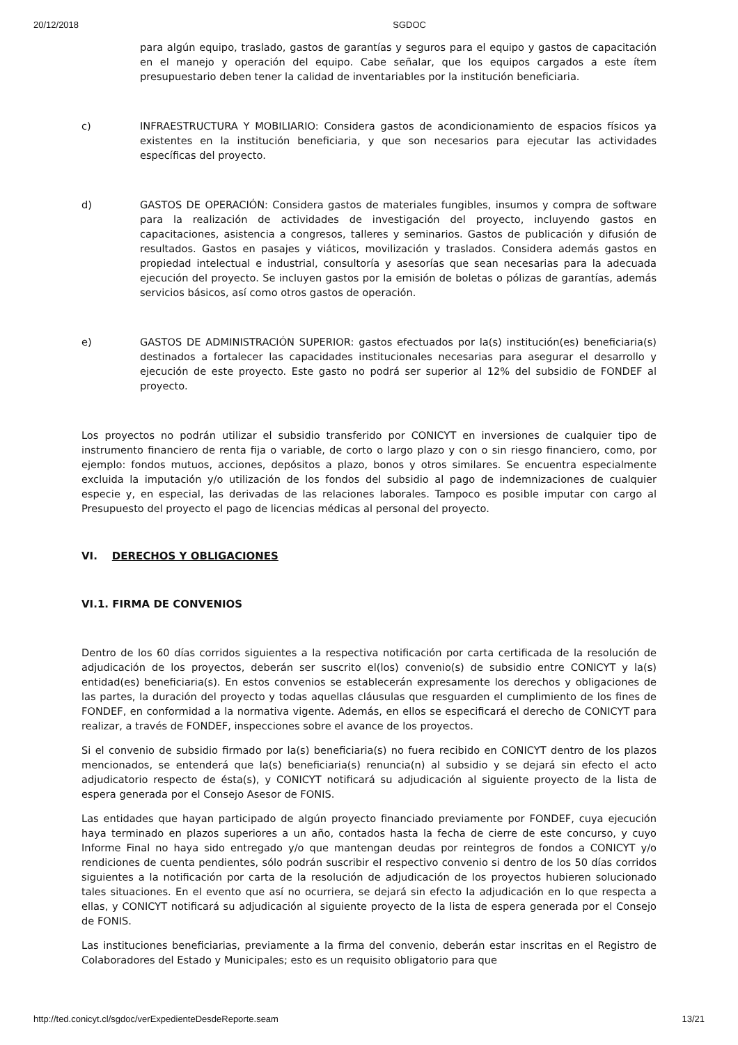20/12/2018 SGDOC
para algún equipo, traslado, gastos de garantías y seguros para el equipo y gastos de capacitación en el manejo y operación del equipo. Cabe señalar, que los equipos cargados a este ítem presupuestario deben tener la calidad de inventariables por la institución beneficiaria.
c) INFRAESTRUCTURA Y MOBILIARIO: Considera gastos de acondicionamiento de espacios físicos ya existentes en la institución beneficiaria, y que son necesarios para ejecutar las actividades específicas del proyecto.
d) GASTOS DE OPERACIÓN: Considera gastos de materiales fungibles, insumos y compra de software para la realización de actividades de investigación del proyecto, incluyendo gastos en capacitaciones, asistencia a congresos, talleres y seminarios. Gastos de publicación y difusión de resultados. Gastos en pasajes y viáticos, movilización y traslados. Considera además gastos en propiedad intelectual e industrial, consultoría y asesorías que sean necesarias para la adecuada ejecución del proyecto. Se incluyen gastos por la emisión de boletas o pólizas de garantías, además servicios básicos, así como otros gastos de operación.
e) GASTOS DE ADMINISTRACIÓN SUPERIOR: gastos efectuados por la(s) institución(es) beneficiaria(s) destinados a fortalecer las capacidades institucionales necesarias para asegurar el desarrollo y ejecución de este proyecto. Este gasto no podrá ser superior al 12% del subsidio de FONDEF al proyecto.
Los proyectos no podrán utilizar el subsidio transferido por CONICYT en inversiones de cualquier tipo de instrumento financiero de renta fija o variable, de corto o largo plazo y con o sin riesgo financiero, como, por ejemplo: fondos mutuos, acciones, depósitos a plazo, bonos y otros similares. Se encuentra especialmente excluida la imputación y/o utilización de los fondos del subsidio al pago de indemnizaciones de cualquier especie y, en especial, las derivadas de las relaciones laborales. Tampoco es posible imputar con cargo al Presupuesto del proyecto el pago de licencias médicas al personal del proyecto.
VI. DERECHOS Y OBLIGACIONES
VI.1. FIRMA DE CONVENIOS
Dentro de los 60 días corridos siguientes a la respectiva notificación por carta certificada de la resolución de adjudicación de los proyectos, deberán ser suscrito el(los) convenio(s) de subsidio entre CONICYT y la(s) entidad(es) beneficiaria(s). En estos convenios se establecerán expresamente los derechos y obligaciones de las partes, la duración del proyecto y todas aquellas cláusulas que resguarden el cumplimiento de los fines de FONDEF, en conformidad a la normativa vigente. Además, en ellos se especificará el derecho de CONICYT para realizar, a través de FONDEF, inspecciones sobre el avance de los proyectos.
Si el convenio de subsidio firmado por la(s) beneficiaria(s) no fuera recibido en CONICYT dentro de los plazos mencionados, se entenderá que la(s) beneficiaria(s) renuncia(n) al subsidio y se dejará sin efecto el acto adjudicatorio respecto de ésta(s), y CONICYT notificará su adjudicación al siguiente proyecto de la lista de espera generada por el Consejo Asesor de FONIS.
Las entidades que hayan participado de algún proyecto financiado previamente por FONDEF, cuya ejecución haya terminado en plazos superiores a un año, contados hasta la fecha de cierre de este concurso, y cuyo Informe Final no haya sido entregado y/o que mantengan deudas por reintegros de fondos a CONICYT y/o rendiciones de cuenta pendientes, sólo podrán suscribir el respectivo convenio si dentro de los 50 días corridos siguientes a la notificación por carta de la resolución de adjudicación de los proyectos hubieren solucionado tales situaciones. En el evento que así no ocurriera, se dejará sin efecto la adjudicación en lo que respecta a ellas, y CONICYT notificará su adjudicación al siguiente proyecto de la lista de espera generada por el Consejo de FONIS.
Las instituciones beneficiarias, previamente a la firma del convenio, deberán estar inscritas en el Registro de Colaboradores del Estado y Municipales; esto es un requisito obligatorio para que
http://ted.conicyt.cl/sgdoc/verExpedienteDesdeReporte.seam 13/21